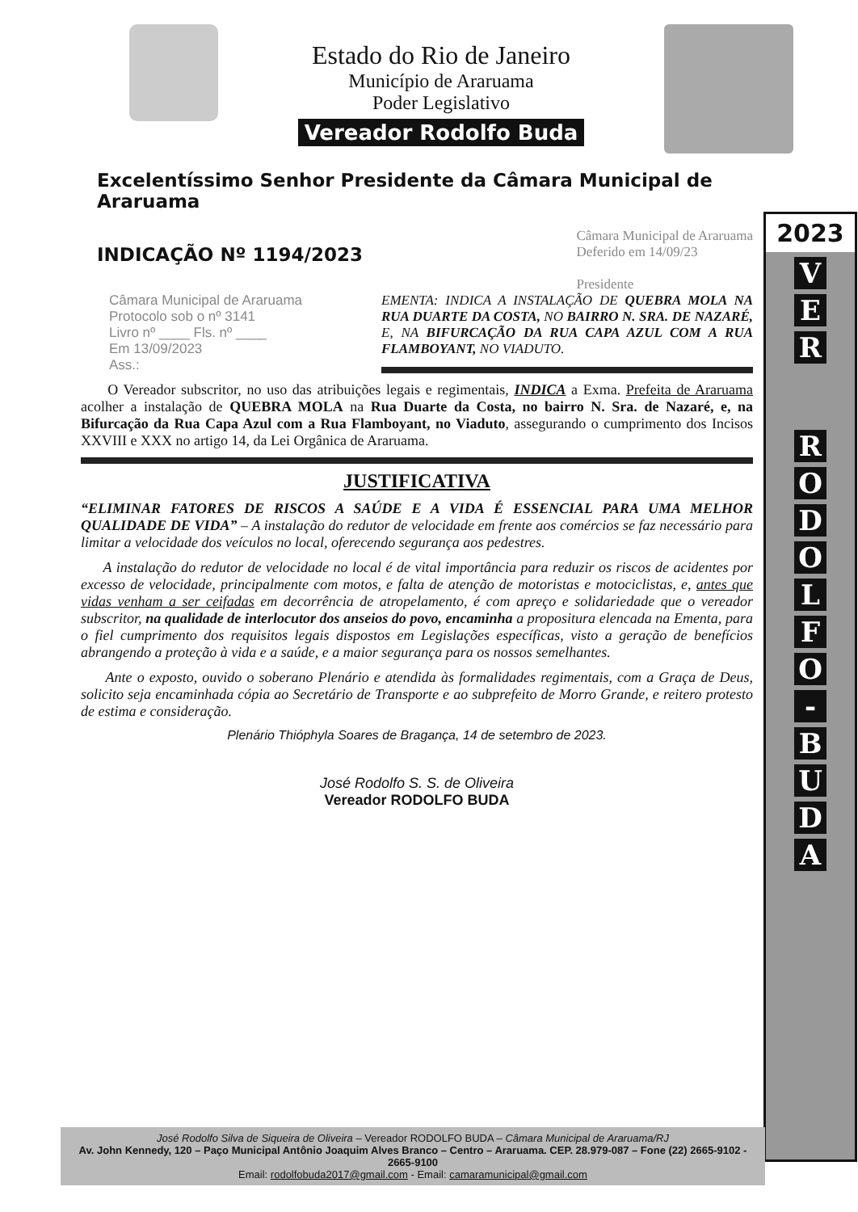2023
V
E
R
R
O
D
O
L
F
O
-
B
U
D
A
Estado do Rio de Janeiro
Município de Araruama
Poder Legislativo
Vereador Rodolfo Buda
Excelentíssimo Senhor Presidente da Câmara Municipal de Araruama
INDICAÇÃO Nº 1194/2023
Câmara Municipal de Araruama
Deferido em 14/09/23
Presidente
Câmara Municipal de Araruama
Protocolo sob o nº 3141
Livro nº ____ Fls. nº ____
Em 13/09/2023
Ass.:
EMENTA: INDICA A INSTALAÇÃO DE QUEBRA MOLA NA RUA DUARTE DA COSTA, NO BAIRRO N. SRA. DE NAZARÉ, E, NA BIFURCAÇÃO DA RUA CAPA AZUL COM A RUA FLAMBOYANT, NO VIADUTO.
O Vereador subscritor, no uso das atribuições legais e regimentais, INDICA a Exma. Prefeita de Araruama acolher a instalação de QUEBRA MOLA na Rua Duarte da Costa, no bairro N. Sra. de Nazaré, e, na Bifurcação da Rua Capa Azul com a Rua Flamboyant, no Viaduto, assegurando o cumprimento dos Incisos XXVIII e XXX no artigo 14, da Lei Orgânica de Araruama.
JUSTIFICATIVA
“ELIMINAR FATORES DE RISCOS A SAÚDE E A VIDA É ESSENCIAL PARA UMA MELHOR QUALIDADE DE VIDA” – A instalação do redutor de velocidade em frente aos comércios se faz necessário para limitar a velocidade dos veículos no local, oferecendo segurança aos pedestres.
A instalação do redutor de velocidade no local é de vital importância para reduzir os riscos de acidentes por excesso de velocidade, principalmente com motos, e falta de atenção de motoristas e motociclistas, e, antes que vidas venham a ser ceifadas em decorrência de atropelamento, é com apreço e solidariedade que o vereador subscritor, na qualidade de interlocutor dos anseios do povo, encaminha a propositura elencada na Ementa, para o fiel cumprimento dos requisitos legais dispostos em Legislações específicas, visto a geração de benefícios abrangendo a proteção à vida e a saúde, e a maior segurança para os nossos semelhantes.
Ante o exposto, ouvido o soberano Plenário e atendida às formalidades regimentais, com a Graça de Deus, solicito seja encaminhada cópia ao Secretário de Transporte e ao subprefeito de Morro Grande, e reitero protesto de estima e consideração.
Plenário Thióphyla Soares de Bragança, 14 de setembro de 2023.
José Rodolfo S. S. de Oliveira
Vereador RODOLFO BUDA
José Rodolfo Silva de Siqueira de Oliveira – Vereador RODOLFO BUDA – Câmara Municipal de Araruama/RJ
Av. John Kennedy, 120 – Paço Municipal Antônio Joaquim Alves Branco – Centro – Araruama. CEP. 28.979-087 – Fone (22) 2665-9102 - 2665-9100
Email: rodolfobuda2017@gmail.com - Email: camaramunicipal@gmail.com